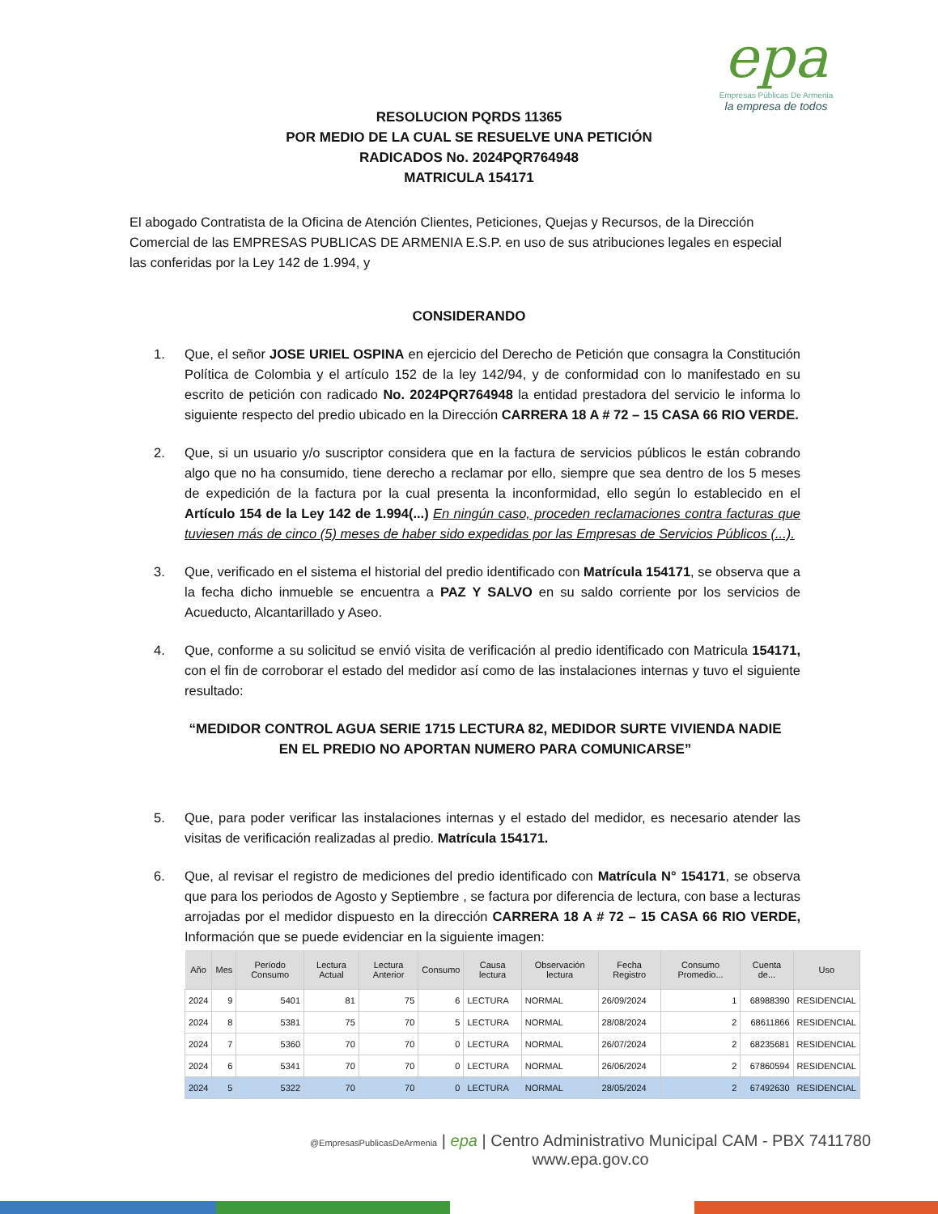epa
Empresas Públicas De Armenia
la empresa de todos
RESOLUCION PQRDS 11365
POR MEDIO DE LA CUAL SE RESUELVE UNA PETICIÓN
RADICADOS No. 2024PQR764948
MATRICULA 154171
El abogado Contratista de la Oficina de Atención Clientes, Peticiones, Quejas y Recursos, de la Dirección Comercial de las EMPRESAS PUBLICAS DE ARMENIA E.S.P. en uso de sus atribuciones legales en especial las conferidas por la Ley 142 de 1.994, y
CONSIDERANDO
1. Que, el señor JOSE URIEL OSPINA en ejercicio del Derecho de Petición que consagra la Constitución Política de Colombia y el artículo 152 de la ley 142/94, y de conformidad con lo manifestado en su escrito de petición con radicado No. 2024PQR764948 la entidad prestadora del servicio le informa lo siguiente respecto del predio ubicado en la Dirección CARRERA 18 A # 72 – 15 CASA 66 RIO VERDE.
2. Que, si un usuario y/o suscriptor considera que en la factura de servicios públicos le están cobrando algo que no ha consumido, tiene derecho a reclamar por ello, siempre que sea dentro de los 5 meses de expedición de la factura por la cual presenta la inconformidad, ello según lo establecido en el Artículo 154 de la Ley 142 de 1.994(...) En ningún caso, proceden reclamaciones contra facturas que tuviesen más de cinco (5) meses de haber sido expedidas por las Empresas de Servicios Públicos (...).
3. Que, verificado en el sistema el historial del predio identificado con Matrícula 154171, se observa que a la fecha dicho inmueble se encuentra a PAZ Y SALVO en su saldo corriente por los servicios de Acueducto, Alcantarillado y Aseo.
4. Que, conforme a su solicitud se envió visita de verificación al predio identificado con Matricula 154171, con el fin de corroborar el estado del medidor así como de las instalaciones internas y tuvo el siguiente resultado:
“MEDIDOR CONTROL AGUA SERIE 1715 LECTURA 82, MEDIDOR SURTE VIVIENDA NADIE EN EL PREDIO NO APORTAN NUMERO PARA COMUNICARSE”
5. Que, para poder verificar las instalaciones internas y el estado del medidor, es necesario atender las visitas de verificación realizadas al predio. Matrícula 154171.
6. Que, al revisar el registro de mediciones del predio identificado con Matrícula N° 154171, se observa que para los periodos de Agosto y Septiembre , se factura por diferencia de lectura, con base a lecturas arrojadas por el medidor dispuesto en la dirección CARRERA 18 A # 72 – 15 CASA 66 RIO VERDE, Información que se puede evidenciar en la siguiente imagen:
| Año | Mes | Período Consumo | Lectura Actual | Lectura Anterior | Consumo | Causa lectura | Observación lectura | Fecha Registro | Consumo Promedio... | Cuenta de... | Uso |
| --- | --- | --- | --- | --- | --- | --- | --- | --- | --- | --- | --- |
| 2024 | 9 | 5401 | 81 | 75 | 6 | LECTURA | NORMAL | 26/09/2024 | 1 | 68988390 | RESIDENCIAL |
| 2024 | 8 | 5381 | 75 | 70 | 5 | LECTURA | NORMAL | 28/08/2024 | 2 | 68611866 | RESIDENCIAL |
| 2024 | 7 | 5360 | 70 | 70 | 0 | LECTURA | NORMAL | 26/07/2024 | 2 | 68235681 | RESIDENCIAL |
| 2024 | 6 | 5341 | 70 | 70 | 0 | LECTURA | NORMAL | 26/06/2024 | 2 | 67860594 | RESIDENCIAL |
| 2024 | 5 | 5322 | 70 | 70 | 0 | LECTURA | NORMAL | 28/05/2024 | 2 | 67492630 | RESIDENCIAL |
@EmpresasPublicasDeArmenia | epa | Centro Administrativo Municipal CAM - PBX 7411780
www.epa.gov.co